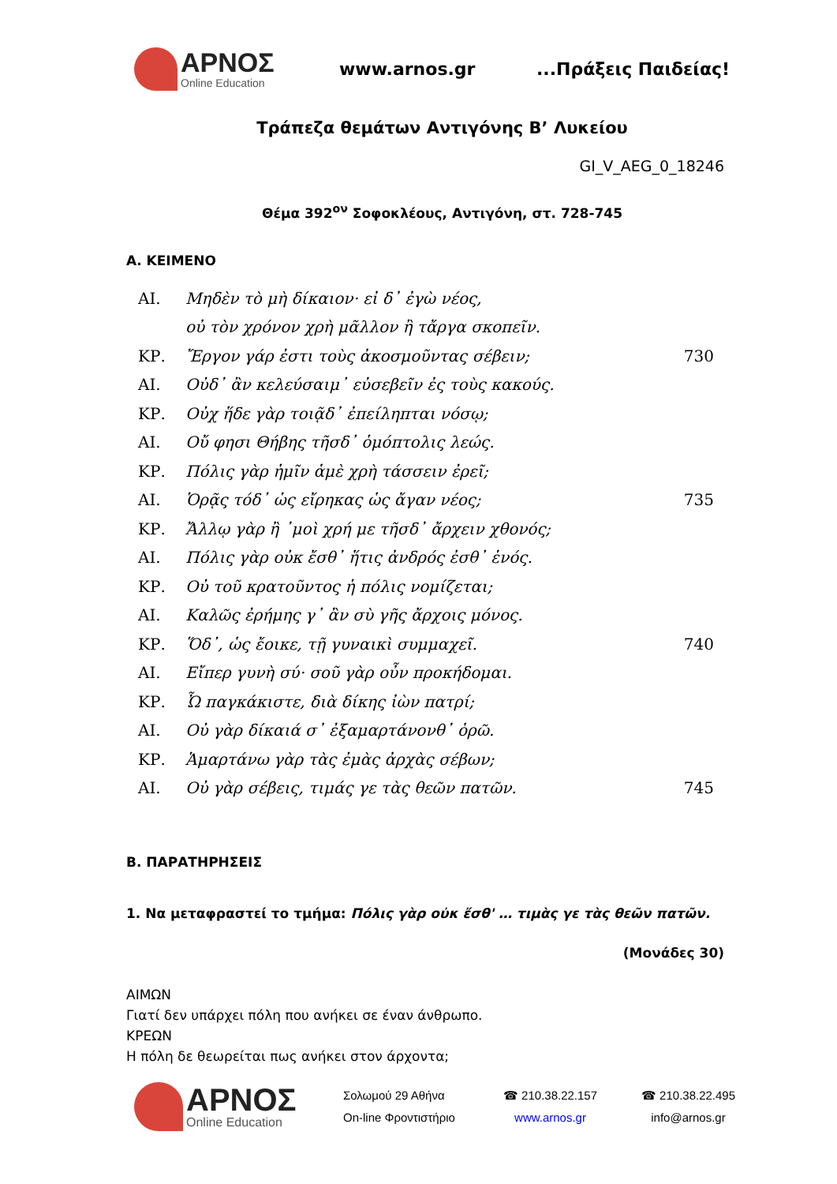ΑΡΝΟΣ
Online Education
www.arnos.gr ...Πράξεις Παιδείας!
Τράπεζα θεμάτων Αντιγόνης Β’ Λυκείου
GI_V_AEG_0_18246
Θέμα 392<sup>ον</sup> Σοφοκλέους, Αντιγόνη, στ. 728-745
Α. ΚΕΙΜΕΝΟ
| ΑΙ. | Μηδὲν τὸ μὴ δίκαιον· εἰ δ᾽ ἐγὼ νέος, | |
| | οὐ τὸν χρόνον χρὴ μᾶλλον ἢ τἄργα σκοπεῖν. | |
| ΚΡ. | Ἔργον γάρ ἐστι τοὺς ἀκοσμοῦντας σέβειν; | 730 |
| ΑΙ. | Οὐδ᾽ ἂν κελεύσαιμ᾽ εὐσεβεῖν ἐς τοὺς κακούς. | |
| ΚΡ. | Οὐχ ἥδε γὰρ τοιᾷδ᾽ ἐπείληπται νόσῳ; | |
| ΑΙ. | Οὔ φησι Θήβης τῆσδ᾽ ὁμόπτολις λεώς. | |
| ΚΡ. | Πόλις γὰρ ἡμῖν ἁμὲ χρὴ τάσσειν ἐρεῖ; | |
| ΑΙ. | Ὁρᾷς τόδ᾽ ὡς εἴρηκας ὡς ἄγαν νέος; | 735 |
| ΚΡ. | Ἄλλῳ γὰρ ἢ ᾽μοὶ χρή με τῆσδ᾽ ἄρχειν χθονός; | |
| ΑΙ. | Πόλις γὰρ οὐκ ἔσθ᾽ ἥτις ἀνδρός ἐσθ᾽ ἑνός. | |
| ΚΡ. | Οὐ τοῦ κρατοῦντος ἡ πόλις νομίζεται; | |
| ΑΙ. | Καλῶς ἐρήμης γ᾽ ἂν σὺ γῆς ἄρχοις μόνος. | |
| ΚΡ. | Ὅδ᾽, ὡς ἔοικε, τῇ γυναικὶ συμμαχεῖ. | 740 |
| ΑΙ. | Εἴπερ γυνὴ σύ· σοῦ γὰρ οὖν προκήδομαι. | |
| ΚΡ. | Ὦ παγκάκιστε, διὰ δίκης ἰὼν πατρί; | |
| ΑΙ. | Οὐ γὰρ δίκαιά σ᾽ ἐξαμαρτάνονθ᾽ ὁρῶ. | |
| ΚΡ. | Ἁμαρτάνω γὰρ τὰς ἐμὰς ἀρχὰς σέβων; | |
| ΑΙ. | Οὐ γὰρ σέβεις, τιμάς γε τὰς θεῶν πατῶν. | 745 |
Β. ΠΑΡΑΤΗΡΗΣΕΙΣ
1. Να μεταφραστεί το τμήμα: Πόλις γὰρ οὐκ ἔσθ' … τιμὰς γε τὰς θεῶν πατῶν.
(Μονάδες 30)
ΑΙΜΩΝ
Γιατί δεν υπάρχει πόλη που ανήκει σε έναν άνθρωπο.
ΚΡΕΩΝ
Η πόλη δε θεωρείται πως ανήκει στον άρχοντα;
ΑΡΝΟΣ
Online Education
Σολωμού 29 Αθήνα
On-line Φροντιστήριο
☎ 210.38.22.157
www.arnos.gr
☎ 210.38.22.495
info@arnos.gr